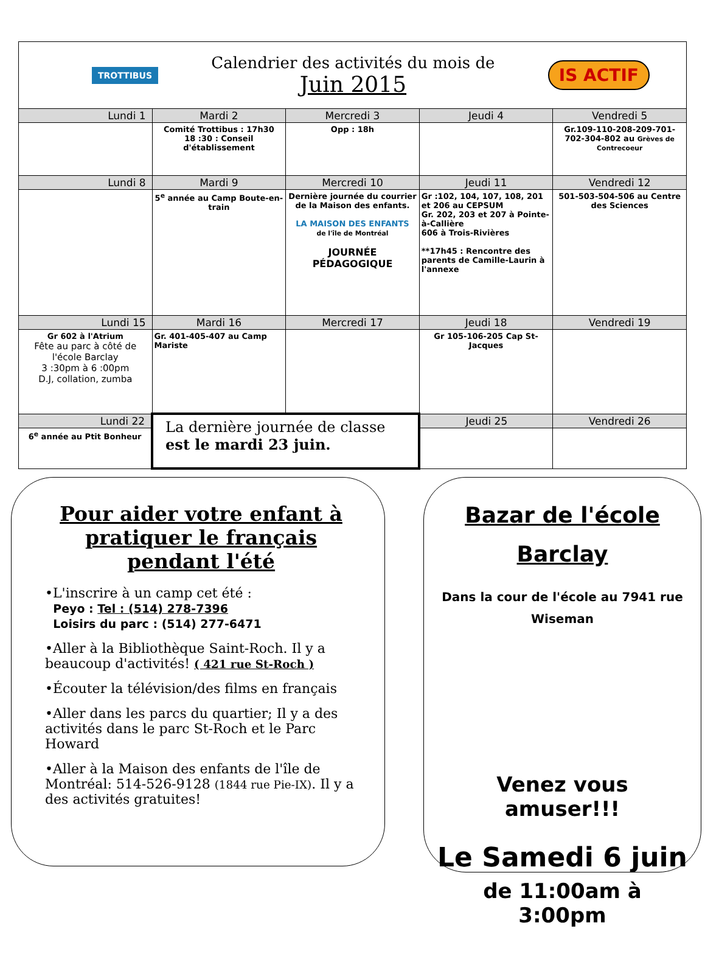TROTTIBUS
Calendrier des activités du mois de
Juin 2015
IS ACTIF
| Lundi 1 | Mardi 2 | Mercredi 3 | Jeudi 4 | Vendredi 5 |
| --- | --- | --- | --- | --- |
| | Comité Trottibus : 17h30 18 :30 : Conseil d'établissement | Opp : 18h | | Gr.109-110-208-209-701-702-304-802 au Grèves de Contrecoeur |
| Lundi 8 | Mardi 9 | Mercredi 10 | Jeudi 11 | Vendredi 12 |
| | 5<sup>e</sup> année au Camp Boute-en-train | Dernière journée du courrier de la Maison des enfants. LA MAISON DES ENFANTS de l'île de Montréal JOURNÉE PÉDAGOGIQUE | Gr :102, 104, 107, 108, 201 et 206 au CEPSUM Gr. 202, 203 et 207 à Pointe-à-Callière 606 à Trois-Rivières **17h45 : Rencontre des parents de Camille-Laurin à l'annexe | 501-503-504-506 au Centre des Sciences |
| Lundi 15 | Mardi 16 | Mercredi 17 | Jeudi 18 | Vendredi 19 |
| Gr 602 à l'Atrium Fête au parc à côté de l'école Barclay 3 :30pm à 6 :00pm D.J, collation, zumba | Gr. 401-405-407 au Camp Mariste | | Gr 105-106-205 Cap St-Jacques | |
| Lundi 22 | La dernière journée de classe est le mardi 23 juin. | | Jeudi 25 | Vendredi 26 |
| 6<sup>e</sup> année au Ptit Bonheur | | | | |
Pour aider votre enfant à pratiquer le français pendant l'été
•L'inscrire à un camp cet été :
Peyo : Tel : (514) 278-7396
Loisirs du parc : (514) 277-6471
•Aller à la Bibliothèque Saint-Roch. Il y a beaucoup d'activités! ( 421 rue St-Roch )
•Écouter la télévision/des films en français
•Aller dans les parcs du quartier; Il y a des activités dans le parc St-Roch et le Parc Howard
•Aller à la Maison des enfants de l'île de Montréal: 514-526-9128 (1844 rue Pie-IX). Il y a des activités gratuites!
Bazar de l'école Barclay
Dans la cour de l'école au 7941 rue Wiseman
Venez vous amuser!!!
Le Samedi 6 juin
de 11:00am à 3:00pm